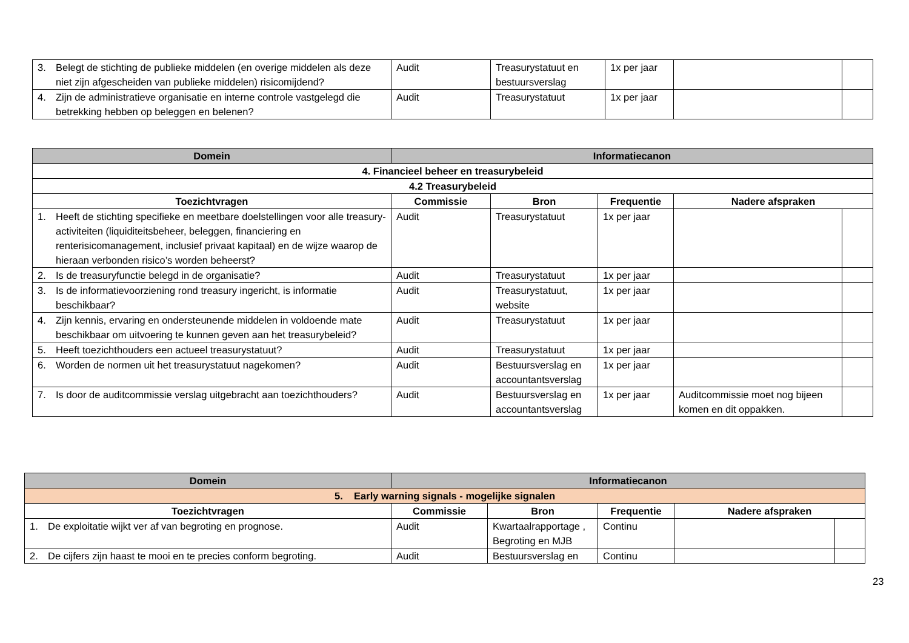| 3. Belegt de stichting de publieke middelen (en overige middelen als deze niet zijn afgescheiden van publieke middelen) risicomijdend? | Audit | Treasurystatuut en bestuursverslag | 1x per jaar | | |
| 4. Zijn de administratieve organisatie en interne controle vastgelegd die betrekking hebben op beleggen en belenen? | Audit | Treasurystatuut | 1x per jaar | | |
| Domein | Informatiecanon | | | | |
| --- | --- | --- | --- | --- | --- |
| 4. Financieel beheer en treasurybeleid | | | | | |
| 4.2 Treasurybeleid | | | | | |
| Toezichtvragen | Commissie | Bron | Frequentie | Nadere afspraken | |
| 1. Heeft de stichting specifieke en meetbare doelstellingen voor alle treasury-activiteiten (liquiditeitsbeheer, beleggen, financiering en renterisicomanagement, inclusief privaat kapitaal) en de wijze waarop de hieraan verbonden risico’s worden beheerst? | Audit | Treasurystatuut | 1x per jaar | | |
| 2. Is de treasuryfunctie belegd in de organisatie? | Audit | Treasurystatuut | 1x per jaar | | |
| 3. Is de informatievoorziening rond treasury ingericht, is informatie beschikbaar? | Audit | Treasurystatuut, website | 1x per jaar | | |
| 4. Zijn kennis, ervaring en ondersteunende middelen in voldoende mate beschikbaar om uitvoering te kunnen geven aan het treasurybeleid? | Audit | Treasurystatuut | 1x per jaar | | |
| 5. Heeft toezichthouders een actueel treasurystatuut? | Audit | Treasurystatuut | 1x per jaar | | |
| 6. Worden de normen uit het treasurystatuut nagekomen? | Audit | Bestuursverslag en accountantsverslag | 1x per jaar | | |
| 7. Is door de auditcommissie verslag uitgebracht aan toezichthouders? | Audit | Bestuursverslag en accountantsverslag | 1x per jaar | Auditcommissie moet nog bijeen komen en dit oppakken. | |
| Domein | Informatiecanon | | | | |
| --- | --- | --- | --- | --- | --- |
| 5. Early warning signals - mogelijke signalen | | | | | |
| Toezichtvragen | Commissie | Bron | Frequentie | Nadere afspraken | |
| 1. De exploitatie wijkt ver af van begroting en prognose. | Audit | Kwartaalrapportage , Begroting en MJB | Continu | | |
| 2. De cijfers zijn haast te mooi en te precies conform begroting. | Audit | Bestuursverslag en | Continu | | |
23